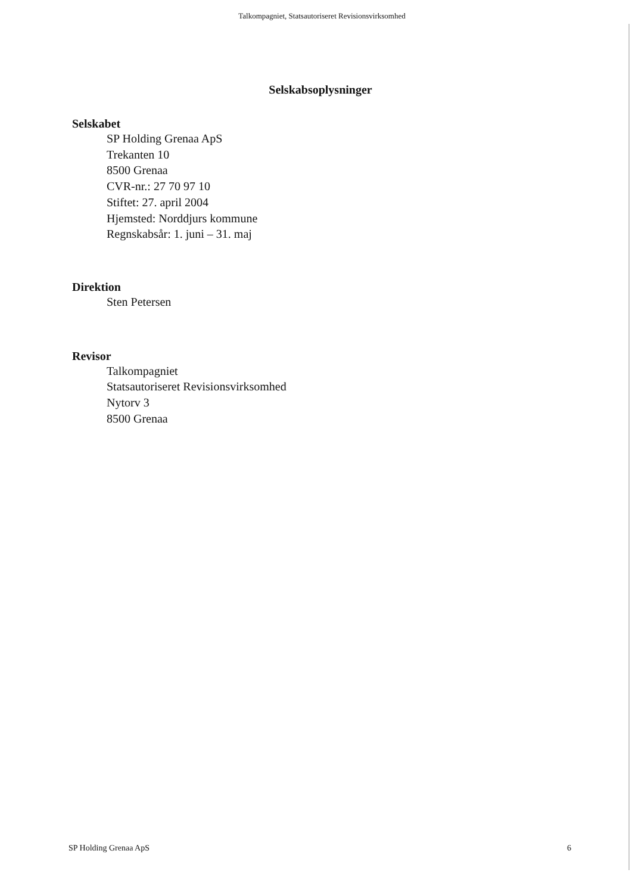Talkompagniet, Statsautoriseret Revisionsvirksomhed
Selskabsoplysninger
Selskabet
SP Holding Grenaa ApS
Trekanten 10
8500 Grenaa
CVR-nr.: 27 70 97 10
Stiftet: 27. april 2004
Hjemsted: Norddjurs kommune
Regnskabsår: 1. juni – 31. maj
Direktion
Sten Petersen
Revisor
Talkompagniet
Statsautoriseret Revisionsvirksomhed
Nytorv 3
8500 Grenaa
SP Holding Grenaa ApS 6